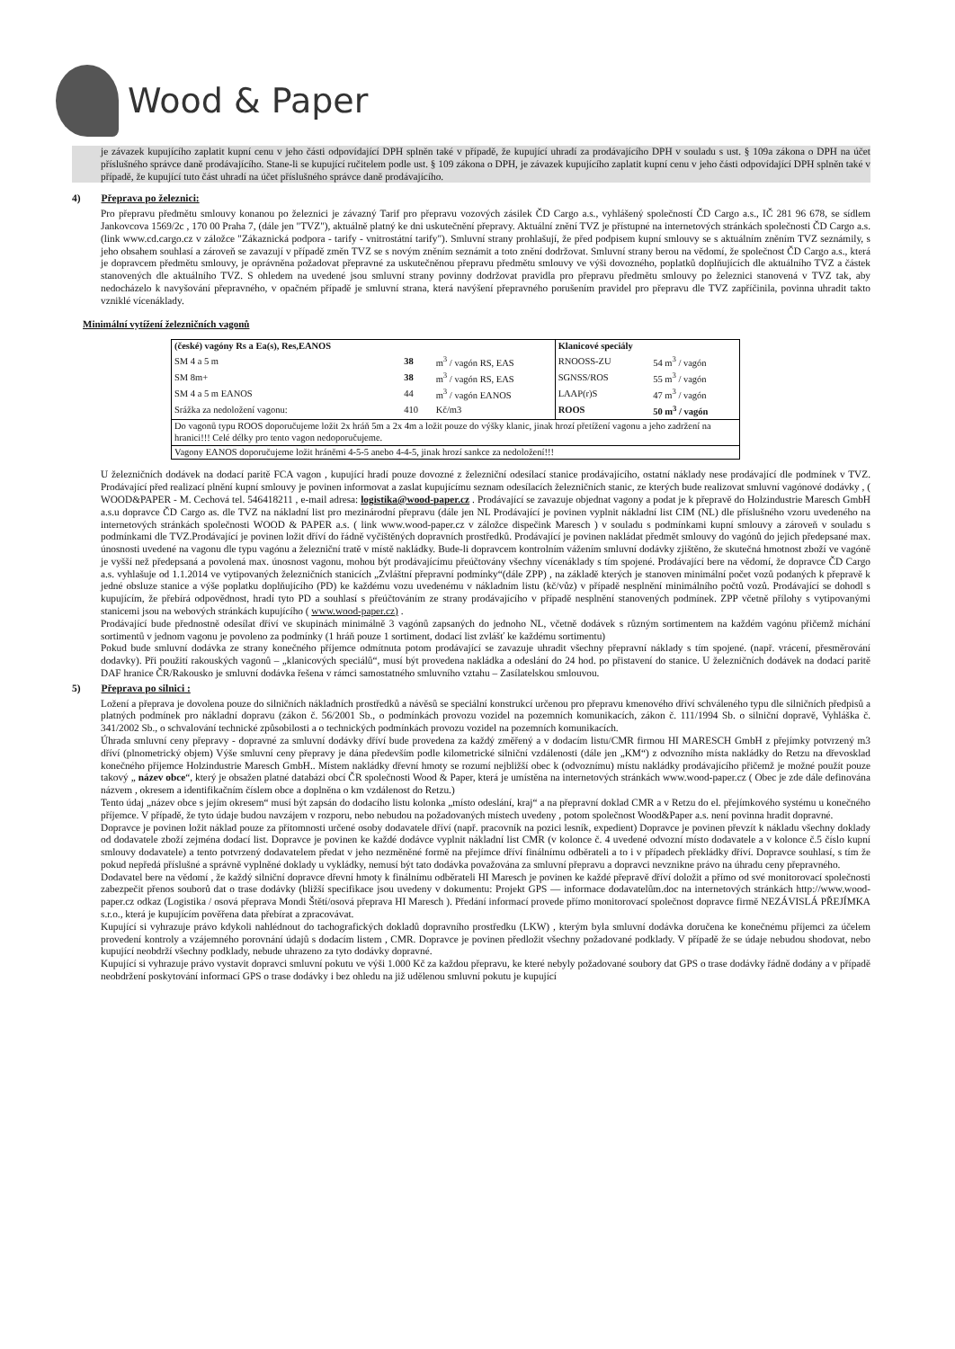Wood & Paper
je závazek kupujícího zaplatit kupní cenu v jeho části odpovídající DPH splněn také v případě, že kupující uhradí za prodávajícího DPH v souladu s ust. § 109a zákona o DPH na účet příslušného správce daně prodávajícího. Stane-li se kupující ručitelem podle ust. § 109 zákona o DPH, je závazek kupujícího zaplatit kupní cenu v jeho části odpovídající DPH splněn také v případě, že kupující tuto část uhradí na účet příslušného správce daně prodávajícího.
4) Přeprava po železnici:
Pro přepravu předmětu smlouvy konanou po železnici je závazný Tarif pro přepravu vozových zásilek ČD Cargo a.s., vyhlášený společností ČD Cargo a.s., IČ 281 96 678, se sídlem Jankovcova 1569/2c , 170 00 Praha 7, (dále jen "TVZ"), aktuálně platný ke dni uskutečnění přepravy. Aktuální znění TVZ je přístupné na internetových stránkách společnosti ČD Cargo a.s. (link www.cd.cargo.cz v záložce "Zákaznická podpora - tarify - vnitrostátní tarify"). Smluvní strany prohlašují, že před podpisem kupní smlouvy se s aktuálním zněním TVZ seznámily, s jeho obsahem souhlasí a zároveň se zavazují v případě změn TVZ se s novým zněním seznámit a toto znění dodržovat. Smluvní strany berou na vědomí, že společnost ČD Cargo a.s., která je dopravcem předmětu smlouvy, je oprávněna požadovat přepravné za uskutečněnou přepravu předmětu smlouvy ve výši dovozného, poplatků doplňujících dle aktuálního TVZ a částek stanovených dle aktuálního TVZ. S ohledem na uvedené jsou smluvní strany povinny dodržovat pravidla pro přepravu předmětu smlouvy po železnici stanovená v TVZ tak, aby nedocházelo k navyšování přepravného, v opačném případě je smluvní strana, která navýšení přepravného porušením pravidel pro přepravu dle TVZ zapříčinila, povinna uhradit takto vzniklé vícenáklady.
Minimální vytížení železničních vagonů
| (české) vagóny Rs a Ea(s), Res,EANOS | | | Klanicové speciály | |
| SM 4 a 5 m | 38 | m<sup>3</sup> / vagón RS, EAS | RNOOSS-ZU | 54 m<sup>3</sup> / vagón |
| SM 8m+ | 38 | m<sup>3</sup> / vagón RS, EAS | SGNSS/ROS | 55 m<sup>3</sup> / vagón |
| SM 4 a 5 m EANOS | 44 | m<sup>3</sup> / vagón EANOS | LAAP(r)S | 47 m<sup>3</sup> / vagón |
| Srážka za nedoložení vagonu: | 410 | Kč/m3 | ROOS | 50 m<sup>3</sup> / vagón |
| Do vagonů typu ROOS doporučujeme ložit 2x hráň 5m a 2x 4m a ložit pouze do výšky klanic, jinak hrozí přetížení vagonu a jeho zadržení na hranici!!! Celé délky pro tento vagon nedoporučujeme. | | | | |
| Vagony EANOS doporučujeme ložit hráněmi 4-5-5 anebo 4-4-5, jinak hrozí sankce za nedoložení!!! | | | | |
U železničních dodávek na dodací paritě FCA vagon , kupující hradí pouze dovozné z železniční odesílací stanice prodávajícího, ostatní náklady nese prodávající dle podmínek v TVZ. Prodávající před realizací plnění kupní smlouvy je povinen informovat a zaslat kupujícímu seznam odesílacích železničních stanic, ze kterých bude realizovat smluvní vagónové dodávky , ( WOOD&PAPER - M. Cechová tel. 546418211 , e-mail adresa: logistika@wood-paper.cz . Prodávající se zavazuje objednat vagony a podat je k přepravě do Holzindustrie Maresch GmbH a.s.u dopravce ČD Cargo as. dle TVZ na nákladní list pro mezinárodní přepravu (dále jen NL Prodávající je povinen vyplnit nákladní list CIM (NL) dle příslušného vzoru uvedeného na internetových stránkách společnosti WOOD & PAPER a.s. ( link www.wood-paper.cz v záložce dispečink Maresch ) v souladu s podmínkami kupní smlouvy a zároveň v souladu s podmínkami dle TVZ.Prodávající je povinen ložit dříví do řádně vyčištěných dopravních prostředků. Prodávající je povinen nakládat předmět smlouvy do vagónů do jejich předepsané max. únosnosti uvedené na vagonu dle typu vagónu a železniční tratě v místě nakládky. Bude-li dopravcem kontrolním vážením smluvní dodávky zjištěno, že skutečná hmotnost zboží ve vagóně je vyšší než předepsaná a povolená max. únosnost vagonu, mohou být prodávajícímu přeúčtovány všechny vícenáklady s tím spojené. Prodávající bere na vědomí, že dopravce ČD Cargo a.s. vyhlašuje od 1.1.2014 ve vytipovaných železničních stanicích „Zvláštní přepravní podmínky“(dále ZPP) , na základě kterých je stanoven minimální počet vozů podaných k přepravě k jedné obsluze stanice a výše poplatku doplňujícího (PD) ke každému vozu uvedenému v nákladním listu (kč/vůz) v případě nesplnění minimálního počtů vozů. Prodávající se dohodl s kupujícím, že přebírá odpovědnost, hradí tyto PD a souhlasí s přeúčtováním ze strany prodávajícího v případě nesplnění stanovených podmínek. ZPP včetně přílohy s vytipovanými stanicemi jsou na webových stránkách kupujícího ( www.wood-paper.cz) .
Prodávající bude přednostně odesílat dříví ve skupinách minimálně 3 vagónů zapsaných do jednoho NL, včetně dodávek s různým sortimentem na každém vagónu přičemž míchání sortimentů v jednom vagonu je povoleno za podmínky (1 hráň pouze 1 sortiment, dodací list zvlášť ke každému sortimentu)
Pokud bude smluvní dodávka ze strany konečného příjemce odmítnuta potom prodávající se zavazuje uhradit všechny přepravní náklady s tím spojené. (např. vrácení, přesměrování dodavky). Při použití rakouských vagonů – „klanicových speciálů“, musí být provedena nakládka a odeslání do 24 hod. po přistavení do stanice. U železničních dodávek na dodací paritě DAF hranice ČR/Rakousko je smluvní dodávka řešena v rámci samostatného smluvního vztahu – Zasílatelskou smlouvou.
5) Přeprava po silnici :
Ložení a přeprava je dovolena pouze do silničních nákladních prostředků a návěsů se speciální konstrukcí určenou pro přepravu kmenového dříví schváleného typu dle silničních předpisů a platných podmínek pro nákladní dopravu (zákon č. 56/2001 Sb., o podmínkách provozu vozidel na pozemních komunikacích, zákon č. 111/1994 Sb. o silniční dopravě, Vyhláška č. 341/2002 Sb., o schvalování technické způsobilosti a o technických podmínkách provozu vozidel na pozemních komunikacích.
Úhrada smluvní ceny přepravy - dopravné za smluvní dodávky dříví bude provedena za každý změřený a v dodacím listu/CMR firmou HI MARESCH GmbH z přejímky potvrzený m3 dříví (plnometrický objem) Výše smluvní ceny přepravy je dána především podle kilometrické silniční vzdálenosti (dále jen „KM“) z odvozního místa nakládky do Retzu na dřevosklad konečného příjemce Holzindustrie Maresch GmbH.. Místem nakládky dřevní hmoty se rozumí nejbližší obec k (odvoznímu) místu nakládky prodávajícího přičemž je možné použít pouze takový „ název obce“, který je obsažen platné databázi obcí ČR společnosti Wood & Paper, která je umístěna na internetových stránkách www.wood-paper.cz ( Obec je zde dále definována názvem , okresem a identifikačním číslem obce a doplněna o km vzdálenost do Retzu.)
Tento údaj „název obce s jejím okresem“ musí být zapsán do dodacího listu kolonka „místo odeslání, kraj“ a na přepravní doklad CMR a v Retzu do el. přejímkového systému u konečného příjemce. V případě, že tyto údaje budou navzájem v rozporu, nebo nebudou na požadovaných místech uvedeny , potom společnost Wood&Paper a.s. není povinna hradit dopravné.
Dopravce je povinen ložit náklad pouze za přítomnosti určené osoby dodavatele dříví (např. pracovník na pozici lesník, expedient) Dopravce je povinen převzít k nákladu všechny doklady od dodavatele zboží zejména dodací list. Dopravce je povinen ke každé dodávce vyplnit nákladní list CMR (v kolonce č. 4 uvedené odvozní místo dodavatele a v kolonce č.5 číslo kupní smlouvy dodavatele) a tento potvrzený dodavatelem předat v jeho nezměněné formě na přejímce dříví finálnímu odběrateli a to i v případech překládky dříví. Dopravce souhlasí, s tím že pokud nepředá příslušné a správně vyplněné doklady u vykládky, nemusí být tato dodávka považována za smluvní přepravu a dopravci nevznikne právo na úhradu ceny přepravného.
Dodavatel bere na vědomí , že každý silniční dopravce dřevní hmoty k finálnímu odběrateli HI Maresch je povinen ke každé přepravě dříví doložit a přímo od své monitorovací společnosti zabezpečit přenos souborů dat o trase dodávky (bližší specifikace jsou uvedeny v dokumentu: Projekt GPS — informace dodavatelům.doc na internetových stránkách http://www.wood-paper.cz odkaz (Logistika / osová přeprava Mondi Štětí/osová přeprava HI Maresch ). Předání informací provede přímo monitorovací společnost dopravce firmě NEZÁVISLÁ PŘEJÍMKA s.r.o., která je kupujícím pověřena data přebírat a zpracovávat.
Kupující si vyhrazuje právo kdykoli nahlédnout do tachografických dokladů dopravního prostředku (LKW) , kterým byla smluvní dodávka doručena ke konečnému příjemci za účelem provedení kontroly a vzájemného porovnání údajů s dodacím listem , CMR. Dopravce je povinen předložit všechny požadované podklady. V případě že se údaje nebudou shodovat, nebo kupující neobdrží všechny podklady, nebude uhrazeno za tyto dodávky dopravné.
Kupující si vyhrazuje právo vystavit dopravci smluvní pokutu ve výši 1.000 Kč za každou přepravu, ke které nebyly požadované soubory dat GPS o trase dodávky řádně dodány a v případě neobdržení poskytování informací GPS o trase dodávky i bez ohledu na již udělenou smluvní pokutu je kupující